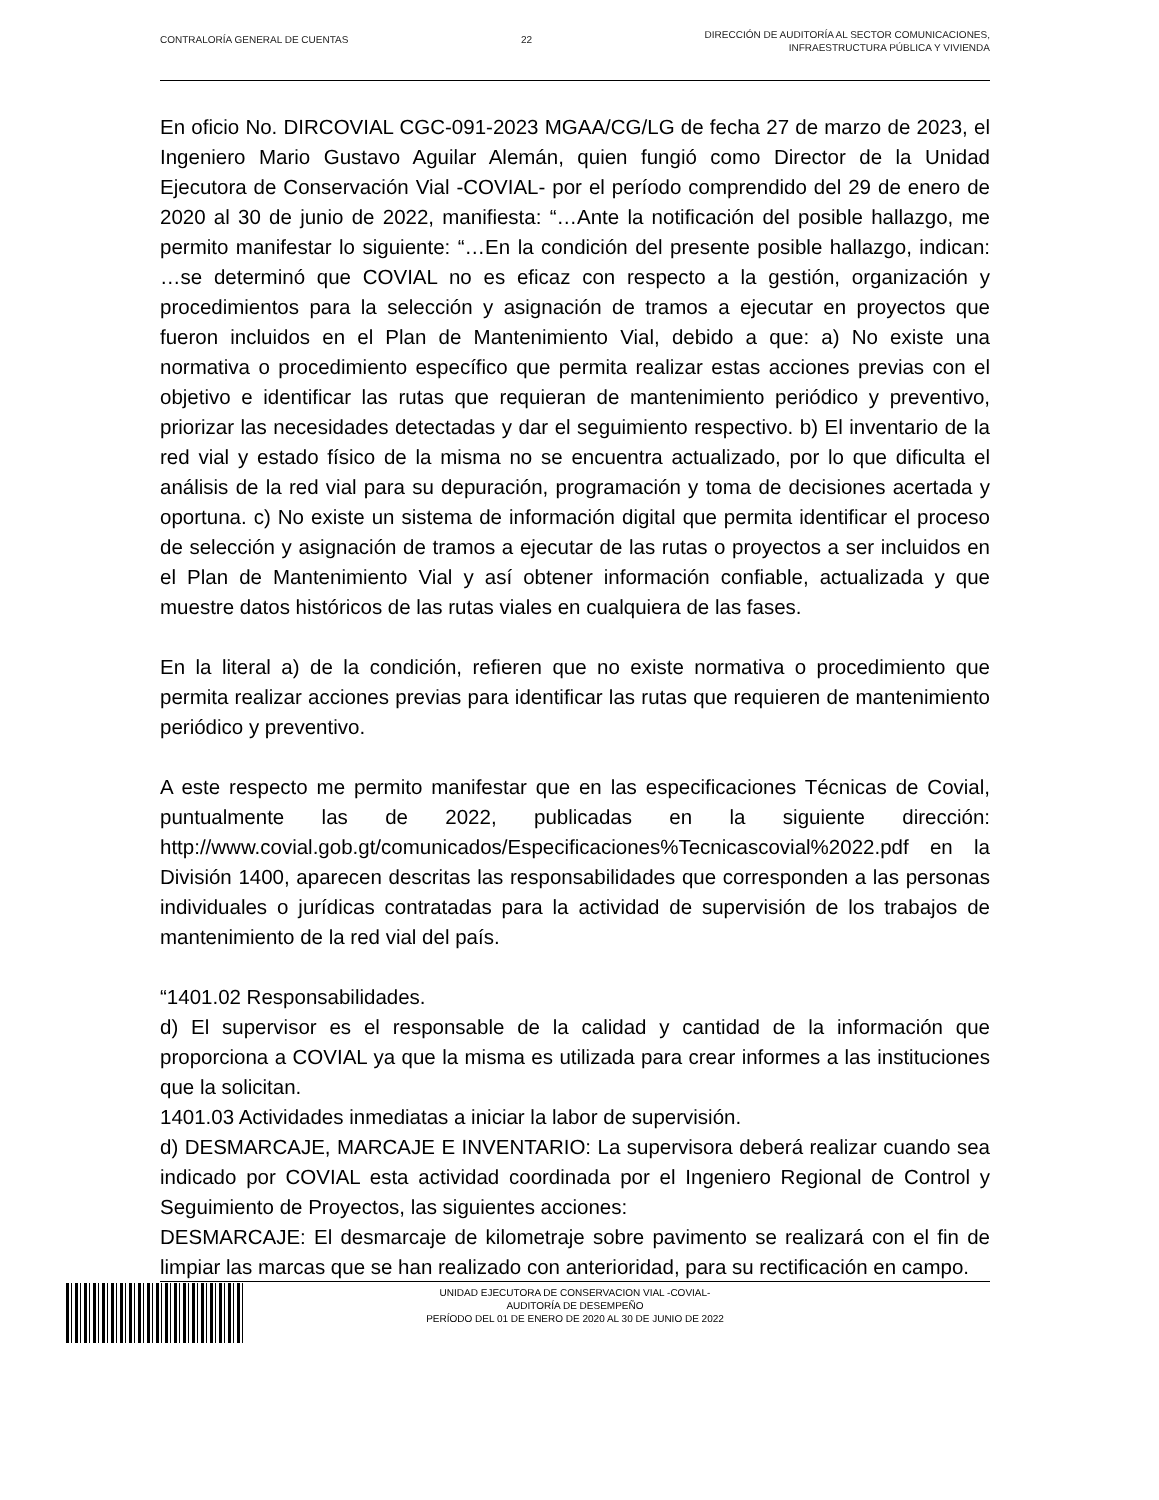CONTRALORÍA GENERAL DE CUENTAS 22 DIRECCIÓN DE AUDITORÍA AL SECTOR COMUNICACIONES,
INFRAESTRUCTURA PÚBLICA Y VIVIENDA
En oficio No. DIRCOVIAL CGC-091-2023 MGAA/CG/LG de fecha 27 de marzo de 2023, el Ingeniero Mario Gustavo Aguilar Alemán, quien fungió como Director de la Unidad Ejecutora de Conservación Vial -COVIAL- por el período comprendido del 29 de enero de 2020 al 30 de junio de 2022, manifiesta: “…Ante la notificación del posible hallazgo, me permito manifestar lo siguiente: “…En la condición del presente posible hallazgo, indican: …se determinó que COVIAL no es eficaz con respecto a la gestión, organización y procedimientos para la selección y asignación de tramos a ejecutar en proyectos que fueron incluidos en el Plan de Mantenimiento Vial, debido a que: a) No existe una normativa o procedimiento específico que permita realizar estas acciones previas con el objetivo e identificar las rutas que requieran de mantenimiento periódico y preventivo, priorizar las necesidades detectadas y dar el seguimiento respectivo. b) El inventario de la red vial y estado físico de la misma no se encuentra actualizado, por lo que dificulta el análisis de la red vial para su depuración, programación y toma de decisiones acertada y oportuna. c) No existe un sistema de información digital que permita identificar el proceso de selección y asignación de tramos a ejecutar de las rutas o proyectos a ser incluidos en el Plan de Mantenimiento Vial y así obtener información confiable, actualizada y que muestre datos históricos de las rutas viales en cualquiera de las fases.
En la literal a) de la condición, refieren que no existe normativa o procedimiento que permita realizar acciones previas para identificar las rutas que requieren de mantenimiento periódico y preventivo.
A este respecto me permito manifestar que en las especificaciones Técnicas de Covial, puntualmente las de 2022, publicadas en la siguiente dirección: http://www.covial.gob.gt/comunicados/Especificaciones%Tecnicascovial%2022.pdf en la División 1400, aparecen descritas las responsabilidades que corresponden a las personas individuales o jurídicas contratadas para la actividad de supervisión de los trabajos de mantenimiento de la red vial del país.
“1401.02 Responsabilidades.
d) El supervisor es el responsable de la calidad y cantidad de la información que proporciona a COVIAL ya que la misma es utilizada para crear informes a las instituciones que la solicitan.
1401.03 Actividades inmediatas a iniciar la labor de supervisión.
d) DESMARCAJE, MARCAJE E INVENTARIO: La supervisora deberá realizar cuando sea indicado por COVIAL esta actividad coordinada por el Ingeniero Regional de Control y Seguimiento de Proyectos, las siguientes acciones:
DESMARCAJE: El desmarcaje de kilometraje sobre pavimento se realizará con el fin de limpiar las marcas que se han realizado con anterioridad, para su rectificación en campo.
UNIDAD EJECUTORA DE CONSERVACION VIAL -COVIAL-
AUDITORÍA DE DESEMPEÑO
PERÍODO DEL 01 DE ENERO DE 2020 AL 30 DE JUNIO DE 2022